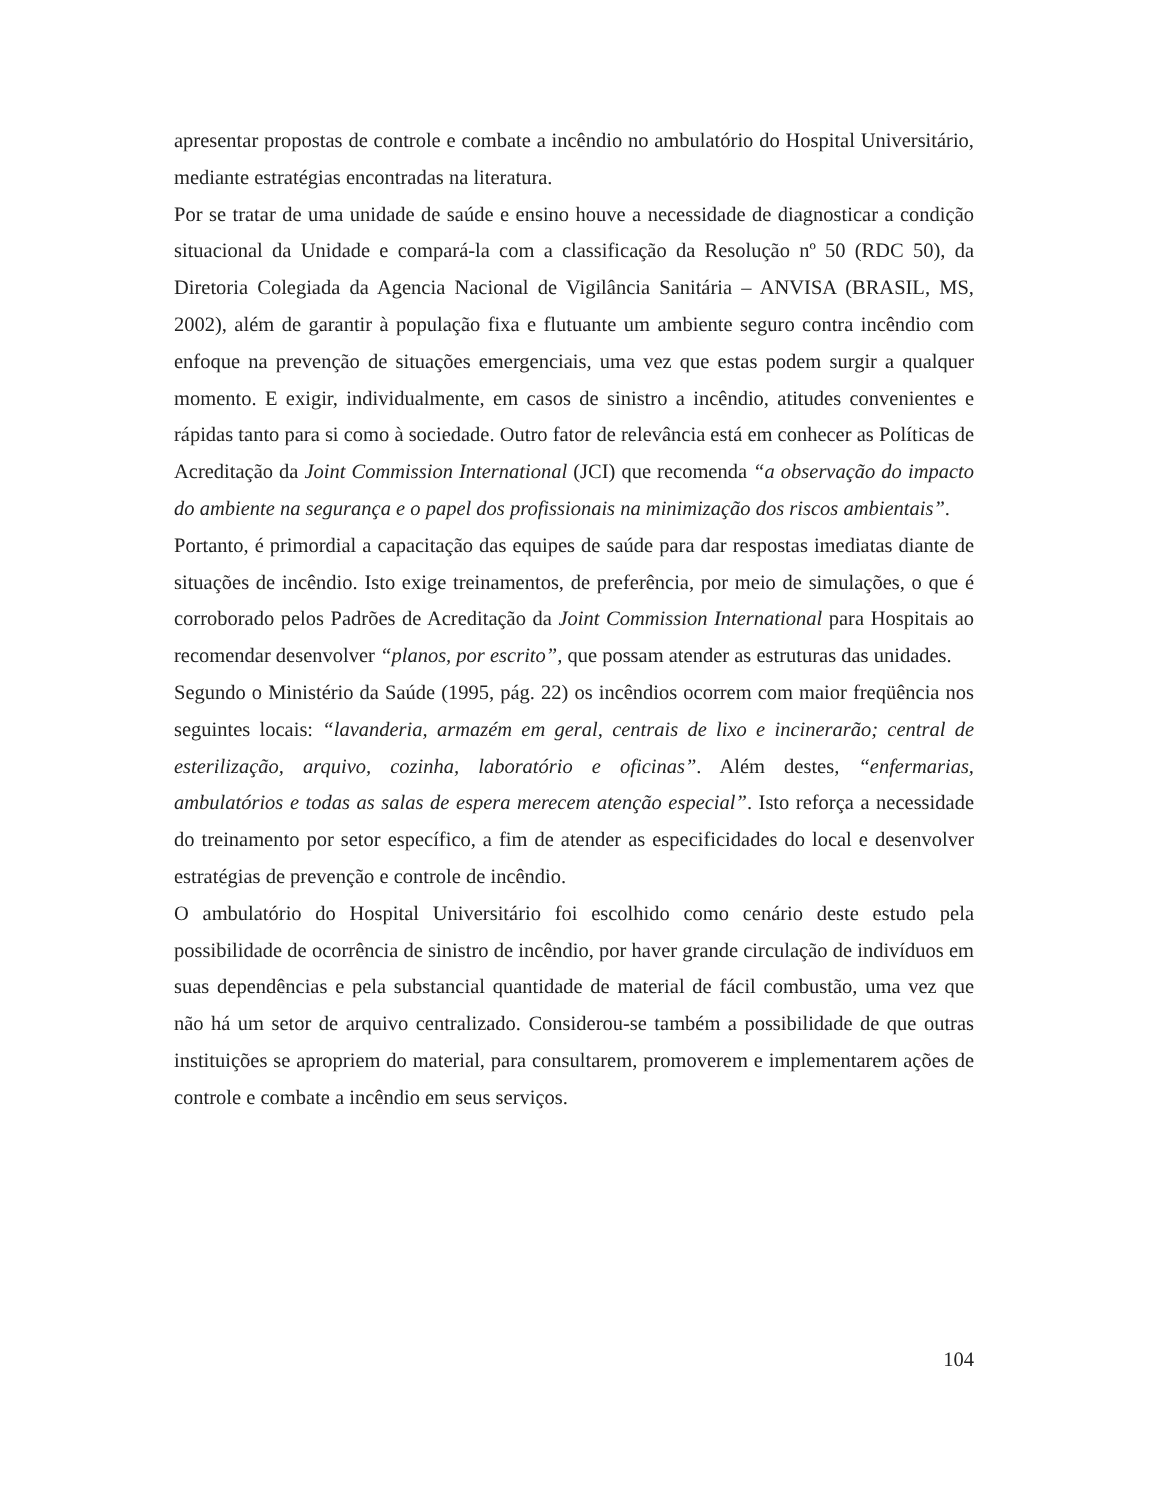apresentar propostas de controle e combate a incêndio no ambulatório do Hospital Universitário, mediante estratégias encontradas na literatura.
Por se tratar de uma unidade de saúde e ensino houve a necessidade de diagnosticar a condição situacional da Unidade e compará-la com a classificação da Resolução nº 50 (RDC 50), da Diretoria Colegiada da Agencia Nacional de Vigilância Sanitária – ANVISA (BRASIL, MS, 2002), além de garantir à população fixa e flutuante um ambiente seguro contra incêndio com enfoque na prevenção de situações emergenciais, uma vez que estas podem surgir a qualquer momento. E exigir, individualmente, em casos de sinistro a incêndio, atitudes convenientes e rápidas tanto para si como à sociedade. Outro fator de relevância está em conhecer as Políticas de Acreditação da Joint Commission International (JCI) que recomenda “a observação do impacto do ambiente na segurança e o papel dos profissionais na minimização dos riscos ambientais”.
Portanto, é primordial a capacitação das equipes de saúde para dar respostas imediatas diante de situações de incêndio. Isto exige treinamentos, de preferência, por meio de simulações, o que é corroborado pelos Padrões de Acreditação da Joint Commission International para Hospitais ao recomendar desenvolver “planos, por escrito”, que possam atender as estruturas das unidades.
Segundo o Ministério da Saúde (1995, pág. 22) os incêndios ocorrem com maior freqüência nos seguintes locais: “lavanderia, armazém em geral, centrais de lixo e incinerarão; central de esterilização, arquivo, cozinha, laboratório e oficinas”. Além destes, “enfermarias, ambulatórios e todas as salas de espera merecem atenção especial”. Isto reforça a necessidade do treinamento por setor específico, a fim de atender as especificidades do local e desenvolver estratégias de prevenção e controle de incêndio.
O ambulatório do Hospital Universitário foi escolhido como cenário deste estudo pela possibilidade de ocorrência de sinistro de incêndio, por haver grande circulação de indivíduos em suas dependências e pela substancial quantidade de material de fácil combustão, uma vez que não há um setor de arquivo centralizado. Considerou-se também a possibilidade de que outras instituições se apropriem do material, para consultarem, promoverem e implementarem ações de controle e combate a incêndio em seus serviços.
104